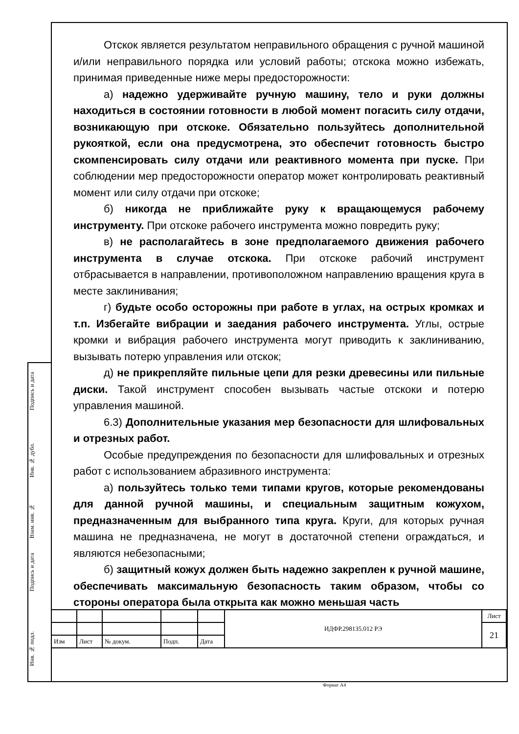Отскок является результатом неправильного обращения с ручной машиной и/или неправильного порядка или условий работы; отскока можно избежать, принимая приведенные ниже меры предосторожности:
а) надежно удерживайте ручную машину, тело и руки должны находиться в состоянии готовности в любой момент погасить силу отдачи, возникающую при отскоке. Обязательно пользуйтесь дополнительной рукояткой, если она предусмотрена, это обеспечит готовность быстро скомпенсировать силу отдачи или реактивного момента при пуске. При соблюдении мер предосторожности оператор может контролировать реактивный момент или силу отдачи при отскоке;
б) никогда не приближайте руку к вращающемуся рабочему инструменту. При отскоке рабочего инструмента можно повредить руку;
в) не располагайтесь в зоне предполагаемого движения рабочего инструмента в случае отскока. При отскоке рабочий инструмент отбрасывается в направлении, противоположном направлению вращения круга в месте заклинивания;
г) будьте особо осторожны при работе в углах, на острых кромках и т.п. Избегайте вибрации и заедания рабочего инструмента. Углы, острые кромки и вибрация рабочего инструмента могут приводить к заклиниванию, вызывать потерю управления или отскок;
д) не прикрепляйте пильные цепи для резки древесины или пильные диски. Такой инструмент способен вызывать частые отскоки и потерю управления машиной.
6.3) Дополнительные указания мер безопасности для шлифовальных и отрезных работ.
Особые предупреждения по безопасности для шлифовальных и отрезных работ с использованием абразивного инструмента:
а) пользуйтесь только теми типами кругов, которые рекомендованы для данной ручной машины, и специальным защитным кожухом, предназначенным для выбранного типа круга. Круги, для которых ручная машина не предназначена, не могут в достаточной степени ограждаться, и являются небезопасными;
б) защитный кожух должен быть надежно закреплен к ручной машине, обеспечивать максимальную безопасность таким образом, чтобы со стороны оператора была открыта как можно меньшая часть
Подпись и дата
Инв. № дубл.
Взам. инв. №
Подпись и дата
Инв. № подл.
| | | | | | ИДФР.298135.012 РЭ | Лист |
| | | | | | | 21 |
| Изм | Лист | № докум. | Подп. | Дата | | |
Формат А4